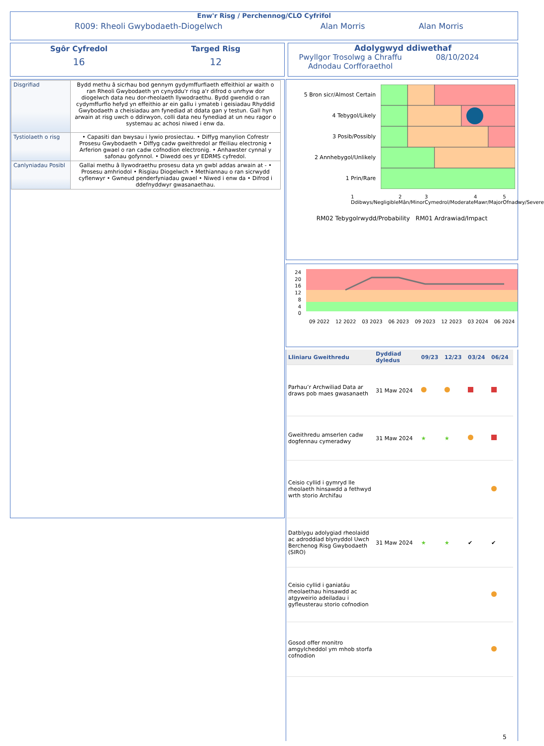Enw'r Risg / Perchennog/CLO Cyfrifol
R009: Rheoli Gwybodaeth-Diogelwch Alan Morris Alan Morris
Sgôr Cyfredol Targed Risg
16 12
Adolygwyd ddiwethaf
Pwyllgor Trosolwg a Chraffu Adnodau Corfforaethol 08/10/2024
| Disgrifiad | Bydd methu â sicrhau bod gennym gydymffurfiaeth effeithiol ar waith o ran Rheoli Gwybodaeth yn cynyddu'r risg a'r difrod o unrhyw dor diogelwch data neu dor-rheolaeth llywodraethu. Bydd gwendid o ran cydymffurfio hefyd yn effeithio ar ein gallu i ymateb i geisiadau Rhyddid Gwybodaeth a cheisiadau am fynediad at ddata gan y testun. Gall hyn arwain at risg uwch o ddirwyon, colli data neu fynediad at un neu ragor o systemau ac achosi niwed i enw da. |
| Tystiolaeth o risg | • Capasiti dan bwysau i lywio prosiectau. • Diffyg manylion Cofrestr Prosesu Gwybodaeth • Diffyg cadw gweithredol ar ffeiliau electronig • Arferion gwael o ran cadw cofnodion electronig. • Anhawster cynnal y safonau gofynnol. • Diwedd oes yr EDRMS cyfredol. |
| Canlyniadau Posibl | Gallai methu â llywodraethu prosesu data yn gwbl addas arwain at - • Prosesu amhriodol • Risgiau Diogelwch • Methiannau o ran sicrwydd cyflenwyr • Gwneud penderfyniadau gwael • Niwed i enw da • Difrod i ddefnyddwyr gwasanaethau. |
5 Bron sicr/Almost Certain
4 Tebygol/Likely
3 Posib/Possibly
2 Annhebygol/Unlikely
1 Prin/Rare
1 Ddibwys/Negligible 2 Mân/Minor 3 Cymedrol/Moderate 4 Mawr/Major 5 Ofnadwy/Severe
RM02 Tebygolrwydd/Probability RM01 Ardrawiad/Impact
24
20
16
12
8
4
0
09 2022 12 2022 03 2023 06 2023 09 2023 12 2023 03 2024 06 2024
| Lliniaru Gweithredu | Dyddiad dyledus | 09/23 | 12/23 | 03/24 | 06/24 |
| --- | --- | --- | --- | --- | --- |
| Parhau’r Archwiliad Data ar draws pob maes gwasanaeth | 31 Maw 2024 | | | | |
| Gweithredu amserlen cadw dogfennau cymeradwy | 31 Maw 2024 | ★ | ★ | | |
| Ceisio cyllid i gymryd lle rheolaeth hinsawdd a fethwyd wrth storio Archifau | | | | | |
| Datblygu adolygiad rheolaidd ac adroddiad blynyddol Uwch Berchenog Risg Gwybodaeth (SIRO) | 31 Maw 2024 | ★ | ★ | ✔ | ✔ |
| Ceisio cyllid i ganiatáu rheolaethau hinsawdd ac atgyweirio adeiladau i gyfleusterau storio cofnodion | | | | | |
| Gosod offer monitro amgylcheddol ym mhob storfa cofnodion | | | | | |
5